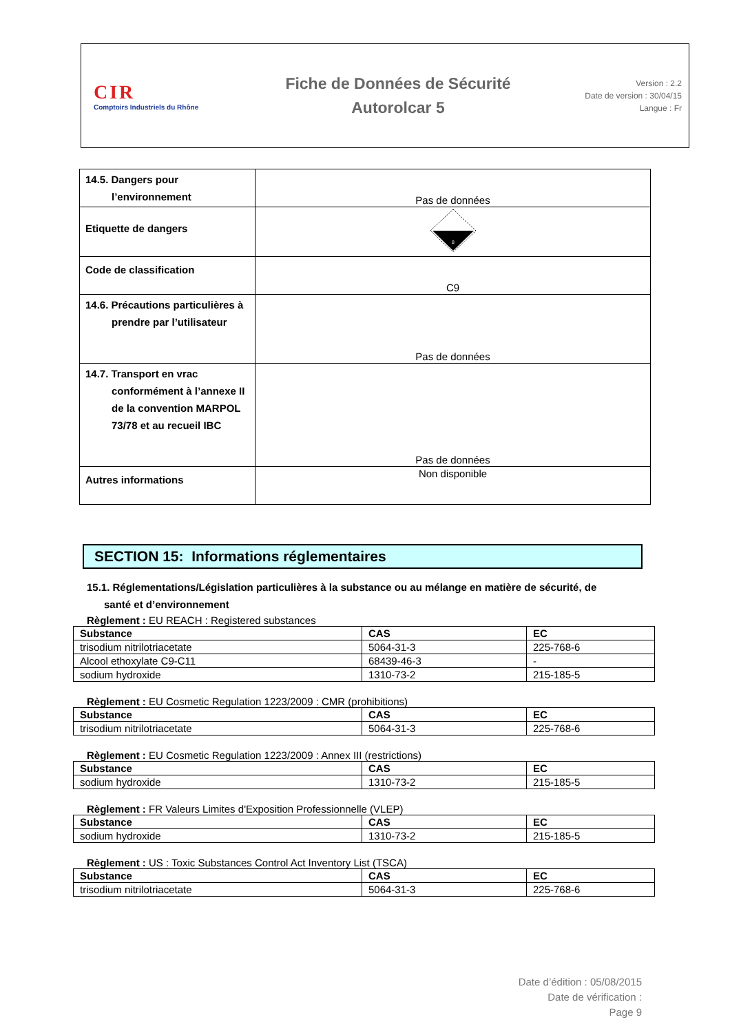CIR
Comptoirs Industriels du Rhône
Fiche de Données de Sécurité
Autorolcar 5
Version : 2.2
Date de version : 30/04/15
Langue : Fr
| 14.5. Dangers pour l’environnement | Pas de données |
| Etiquette de dangers | 8 |
| Code de classification | C9 |
| 14.6. Précautions particulières à prendre par l’utilisateur | Pas de données |
| 14.7. Transport en vrac conformément à l’annexe II de la convention MARPOL 73/78 et au recueil IBC | Pas de données |
| Autres informations | Non disponible |
SECTION 15: Informations réglementaires
15.1. Réglementations/Législation particulières à la substance ou au mélange en matière de sécurité, de
santé et d’environnement
Règlement : EU REACH : Registered substances
| Substance | CAS | EC |
| --- | --- | --- |
| trisodium nitrilotriacetate | 5064-31-3 | 225-768-6 |
| Alcool ethoxylate C9-C11 | 68439-46-3 | - |
| sodium hydroxide | 1310-73-2 | 215-185-5 |
Règlement : EU Cosmetic Regulation 1223/2009 : CMR (prohibitions)
| Substance | CAS | EC |
| --- | --- | --- |
| trisodium nitrilotriacetate | 5064-31-3 | 225-768-6 |
Règlement : EU Cosmetic Regulation 1223/2009 : Annex III (restrictions)
| Substance | CAS | EC |
| --- | --- | --- |
| sodium hydroxide | 1310-73-2 | 215-185-5 |
Règlement : FR Valeurs Limites d'Exposition Professionnelle (VLEP)
| Substance | CAS | EC |
| --- | --- | --- |
| sodium hydroxide | 1310-73-2 | 215-185-5 |
Règlement : US : Toxic Substances Control Act Inventory List (TSCA)
| Substance | CAS | EC |
| --- | --- | --- |
| trisodium nitrilotriacetate | 5064-31-3 | 225-768-6 |
Date d’édition : 05/08/2015
Date de vérification :
Page 9